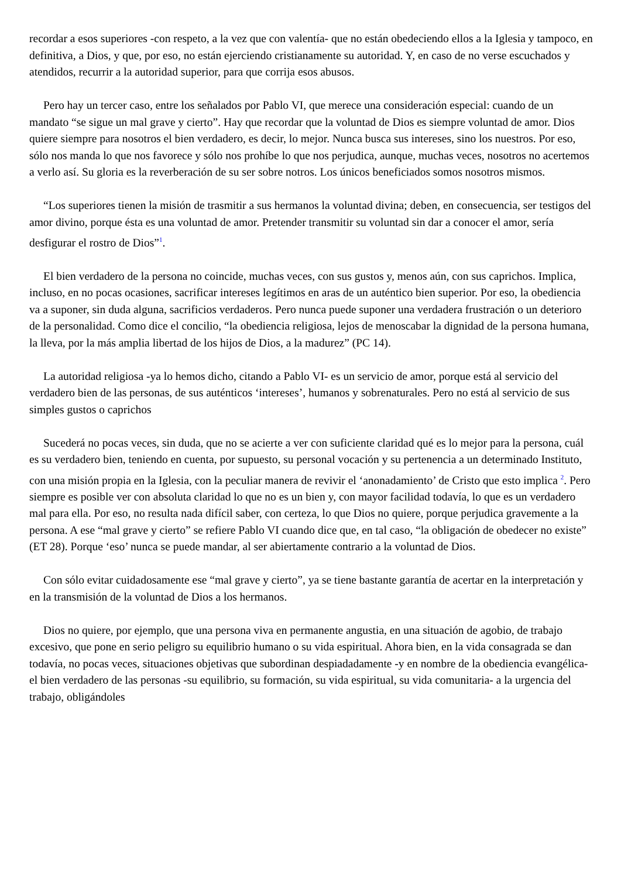recordar a esos superiores -con respeto, a la vez que con valentía- que no están obedeciendo ellos a la Iglesia y tampoco, en definitiva, a Dios, y que, por eso, no están ejerciendo cristianamente su autoridad. Y, en caso de no verse escuchados y atendidos, recurrir a la autoridad superior, para que corrija esos abusos.
Pero hay un tercer caso, entre los señalados por Pablo VI, que merece una consideración especial: cuando de un mandato “se sigue un mal grave y cierto”. Hay que recordar que la voluntad de Dios es siempre voluntad de amor. Dios quiere siempre para nosotros el bien verdadero, es decir, lo mejor. Nunca busca sus intereses, sino los nuestros. Por eso, sólo nos manda lo que nos favorece y sólo nos prohíbe lo que nos perjudica, aunque, muchas veces, nosotros no acertemos a verlo así. Su gloria es la reverberación de su ser sobre notros. Los únicos beneficiados somos nosotros mismos.
“Los superiores tienen la misión de trasmitir a sus hermanos la voluntad divina; deben, en consecuencia, ser testigos del amor divino, porque ésta es una voluntad de amor. Pretender transmitir su voluntad sin dar a conocer el amor, sería desfigurar el rostro de Dios”<sup>1</sup>.
El bien verdadero de la persona no coincide, muchas veces, con sus gustos y, menos aún, con sus caprichos. Implica, incluso, en no pocas ocasiones, sacrificar intereses legítimos en aras de un auténtico bien superior. Por eso, la obediencia va a suponer, sin duda alguna, sacrificios verdaderos. Pero nunca puede suponer una verdadera frustración o un deterioro de la personalidad. Como dice el concilio, “la obediencia religiosa, lejos de menoscabar la dignidad de la persona humana, la lleva, por la más amplia libertad de los hijos de Dios, a la madurez” (PC 14).
La autoridad religiosa -ya lo hemos dicho, citando a Pablo VI- es un servicio de amor, porque está al servicio del verdadero bien de las personas, de sus auténticos ‘intereses’, humanos y sobrenaturales. Pero no está al servicio de sus simples gustos o caprichos
Sucederá no pocas veces, sin duda, que no se acierte a ver con suficiente claridad qué es lo mejor para la persona, cuál es su verdadero bien, teniendo en cuenta, por supuesto, su personal vocación y su pertenencia a un determinado Instituto, con una misión propia en la Iglesia, con la peculiar manera de revivir el ‘anonadamiento’ de Cristo que esto implica <sup>2</sup>. Pero siempre es posible ver con absoluta claridad lo que no es un bien y, con mayor facilidad todavía, lo que es un verdadero mal para ella. Por eso, no resulta nada difícil saber, con certeza, lo que Dios no quiere, porque perjudica gravemente a la persona. A ese “mal grave y cierto” se refiere Pablo VI cuando dice que, en tal caso, “la obligación de obedecer no existe” (ET 28). Porque ‘eso’ nunca se puede mandar, al ser abiertamente contrario a la voluntad de Dios.
Con sólo evitar cuidadosamente ese “mal grave y cierto”, ya se tiene bastante garantía de acertar en la interpretación y en la transmisión de la voluntad de Dios a los hermanos.
Dios no quiere, por ejemplo, que una persona viva en permanente angustia, en una situación de agobio, de trabajo excesivo, que pone en serio peligro su equilibrio humano o su vida espiritual. Ahora bien, en la vida consagrada se dan todavía, no pocas veces, situaciones objetivas que subordinan despiadadamente -y en nombre de la obediencia evangélica- el bien verdadero de las personas -su equilibrio, su formación, su vida espiritual, su vida comunitaria- a la urgencia del trabajo, obligándoles